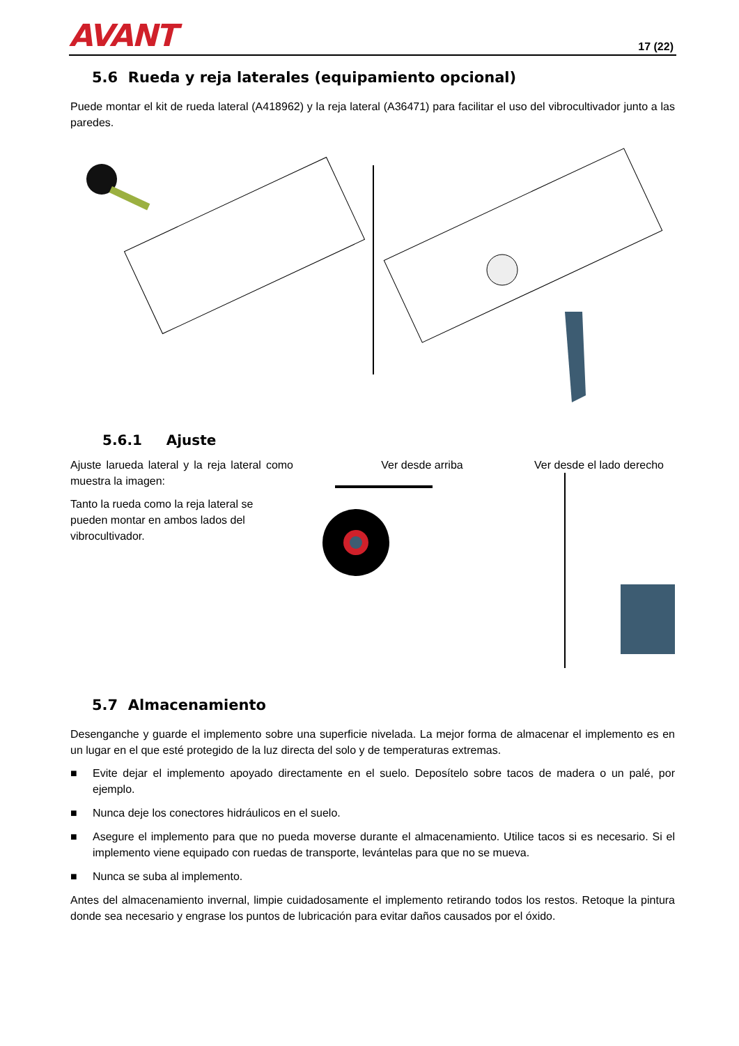AVANT
17 (22)
5.6 Rueda y reja laterales (equipamiento opcional)
Puede montar el kit de rueda lateral (A418962) y la reja lateral (A36471) para facilitar el uso del vibrocultivador junto a las paredes.
5.6.1 Ajuste
Ajuste larueda lateral y la reja lateral como muestra la imagen:
Tanto la rueda como la reja lateral se pueden montar en ambos lados del vibrocultivador.
Ver desde arriba Ver desde el lado derecho
5.7 Almacenamiento
Desenganche y guarde el implemento sobre una superficie nivelada. La mejor forma de almacenar el implemento es en un lugar en el que esté protegido de la luz directa del solo y de temperaturas extremas.
■ Evite dejar el implemento apoyado directamente en el suelo. Deposítelo sobre tacos de madera o un palé, por ejemplo.
■ Nunca deje los conectores hidráulicos en el suelo.
■ Asegure el implemento para que no pueda moverse durante el almacenamiento. Utilice tacos si es necesario. Si el implemento viene equipado con ruedas de transporte, levántelas para que no se mueva.
■ Nunca se suba al implemento.
Antes del almacenamiento invernal, limpie cuidadosamente el implemento retirando todos los restos. Retoque la pintura donde sea necesario y engrase los puntos de lubricación para evitar daños causados por el óxido.